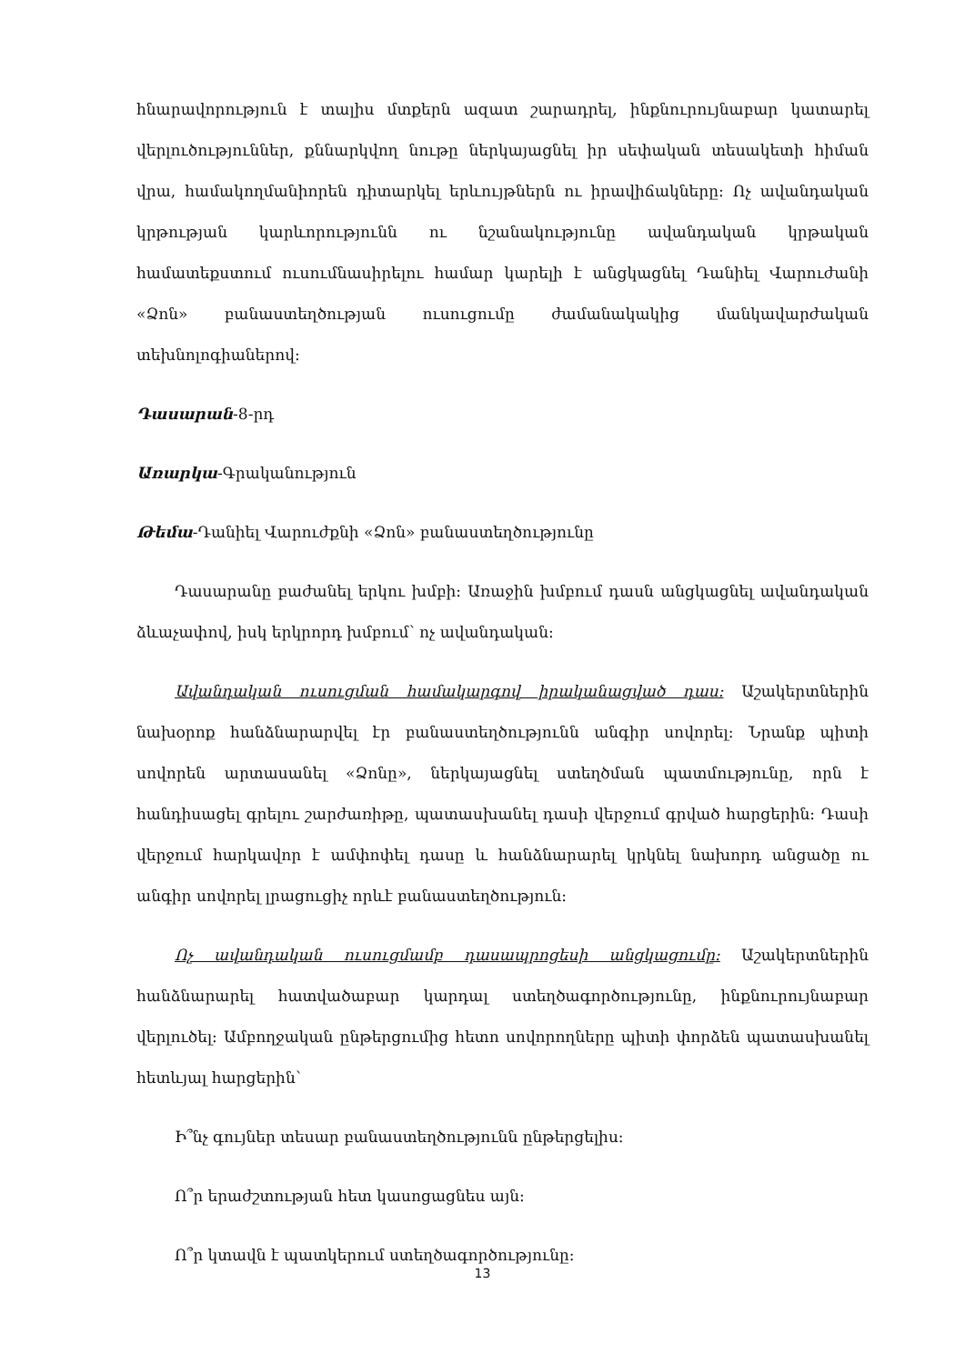հնարավորություն է տալիս մտքերն ազատ շարադրել, ինքնուրույնաբար կատարել վերլուծություններ, քննարկվող նութը ներկայացնել իր սեփական տեսակետի հիման վրա, համակողմանիորեն դիտարկել երևույթներն ու իրավիճակները։ Ոչ ավանդական կրթության կարևորությունն ու նշանակությունը ավանդական կրթական համատեքստում ուսումնասիրելու համար կարելի է անցկացնել Դանիել Վարուժանի «Ձոն» բանաստեղծության ուսուցումը ժամանակակից մանկավարժական տեխնոլոգիաներով։
Դասարան-8-րդ
Առարկա-Գրականություն
Թեմա-Դանիել Վարուժքնի «Ձոն» բանաստեղծությունը
Դասարանը բաժանել երկու խմբի։ Առաջին խմբում դասն անցկացնել ավանդական ձևաչափով, իսկ երկրորդ խմբում՝ ոչ ավանդական։
Ավանդական ուսուցման համակարգով իրականացված դաս: Աշակերտներին նախօրոք հանձնարարվել էր բանաստեղծությունն անգիր սովորել։ Նրանք պիտի սովորեն արտասանել «Ձոնը», ներկայացնել ստեղծման պատմությունը, որն է հանդիսացել գրելու շարժառիթը, պատասխանել դասի վերջում գրված հարցերին։ Դասի վերջում հարկավոր է ամփոփել դասը և հանձնարարել կրկնել նախորդ անցածը ու անգիր սովորել լրացուցիչ որևէ բանաստեղծություն։
Ոչ ավանդական ուսուցմամբ դասապրոցեսի անցկացումը: Աշակերտներին հանձնարարել հատվածաբար կարդալ ստեղծագործությունը, ինքնուրույնաբար վերլուծել։ Ամբողջական ընթերցումից հետո սովորողները պիտի փորձեն պատասխանել հետևյալ հարցերին՝
Ի՞նչ գույներ տեսար բանաստեղծությունն ընթերցելիս։
Ո՞ր երաժշտության հետ կասոցացնես այն։
Ո՞ր կտավն է պատկերում ստեղծագործությունը։
13